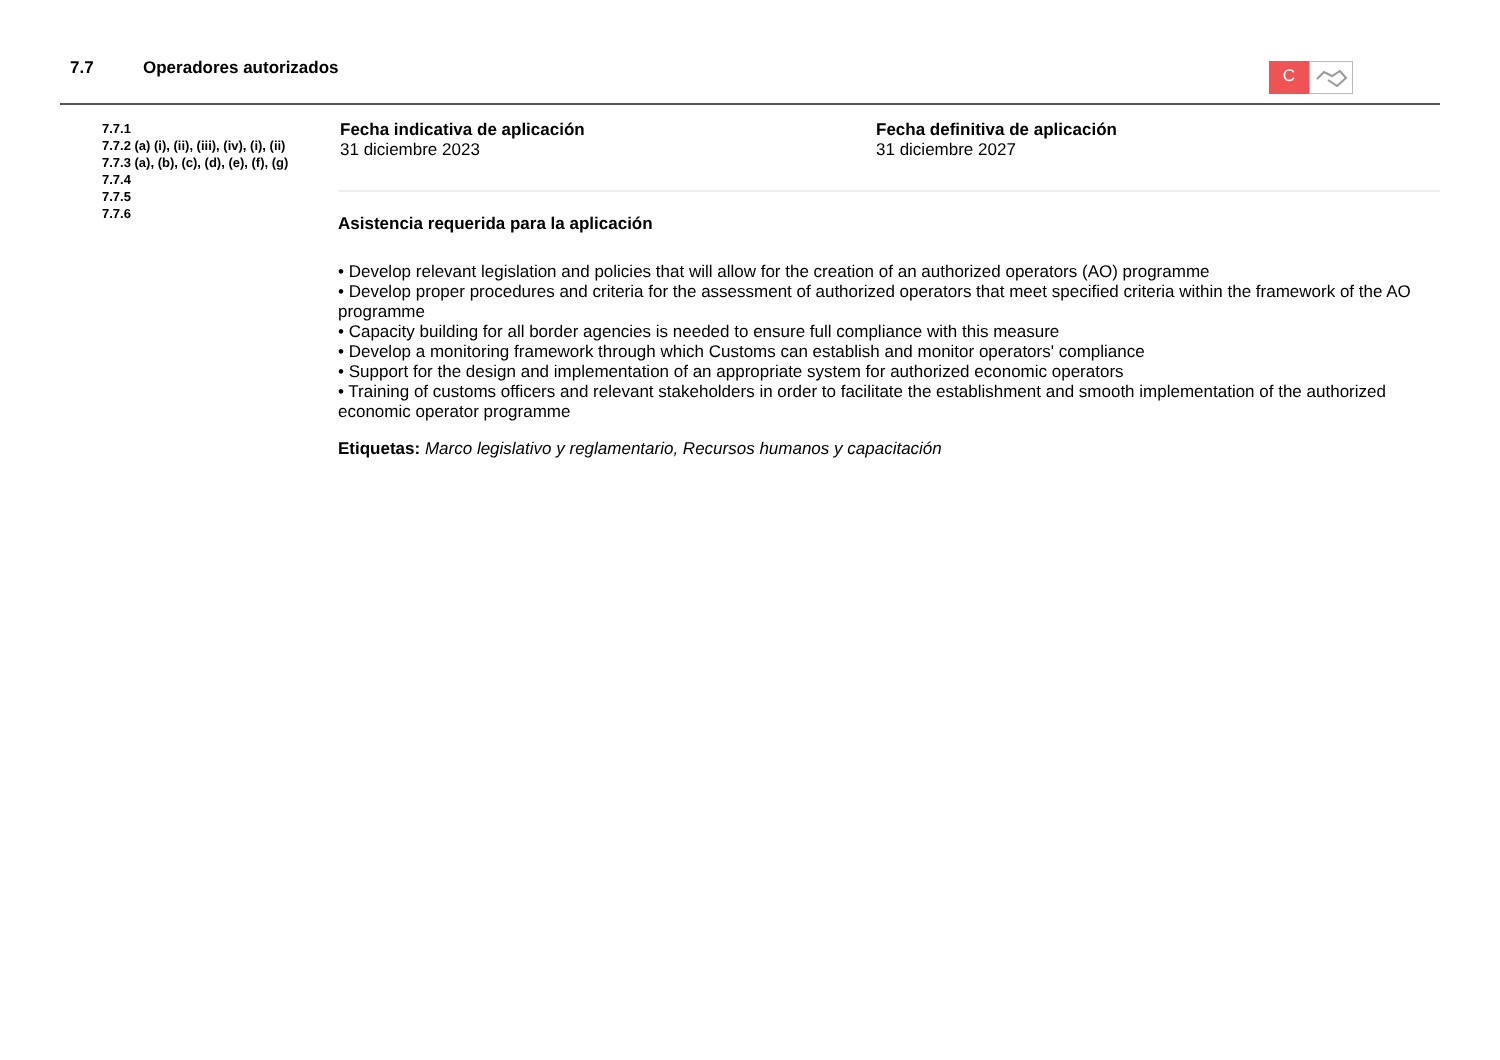7.7 Operadores autorizados
C
7.7.1
7.7.2 (a) (i), (ii), (iii), (iv), (i), (ii)
7.7.3 (a), (b), (c), (d), (e), (f), (g)
7.7.4
7.7.5
7.7.6
Fecha indicativa de aplicación
31 diciembre 2023
Fecha definitiva de aplicación
31 diciembre 2027
Asistencia requerida para la aplicación
• Develop relevant legislation and policies that will allow for the creation of an authorized operators (AO) programme
• Develop proper procedures and criteria for the assessment of authorized operators that meet specified criteria within the framework of the AO programme
• Capacity building for all border agencies is needed to ensure full compliance with this measure
• Develop a monitoring framework through which Customs can establish and monitor operators' compliance
• Support for the design and implementation of an appropriate system for authorized economic operators
• Training of customs officers and relevant stakeholders in order to facilitate the establishment and smooth implementation of the authorized economic operator programme
Etiquetas: Marco legislativo y reglamentario, Recursos humanos y capacitación